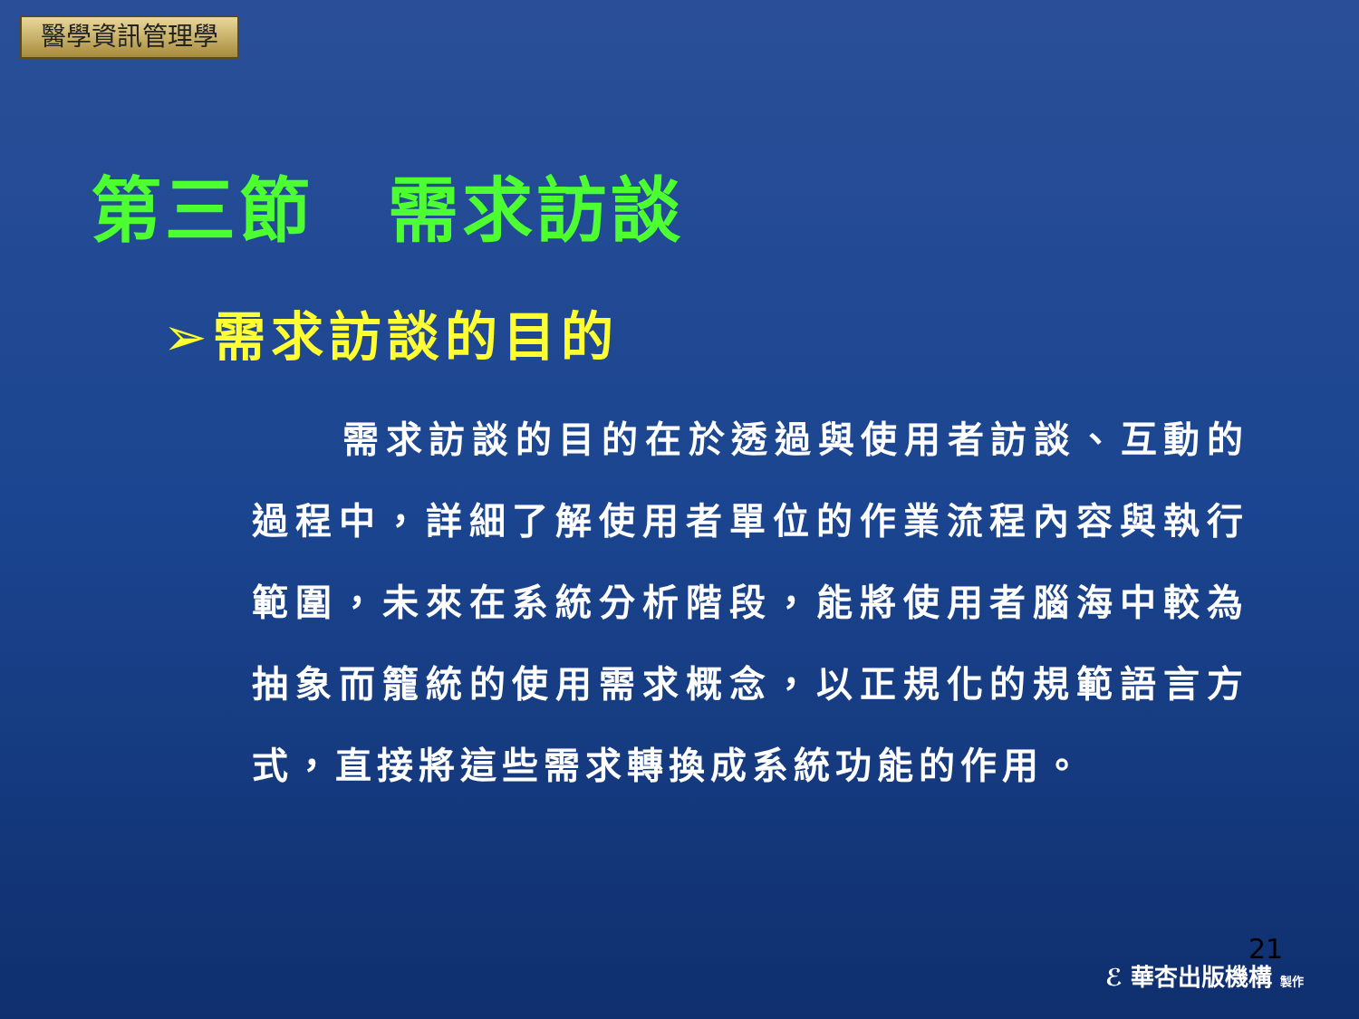醫學資訊管理學
第三節　需求訪談
➢需求訪談的目的
需求訪談的目的在於透過與使用者訪談、互動的過程中，詳細了解使用者單位的作業流程內容與執行範圍，未來在系統分析階段，能將使用者腦海中較為抽象而籠統的使用需求概念，以正規化的規範語言方式，直接將這些需求轉換成系統功能的作用。
21
ℰ 華杏出版機構 製作